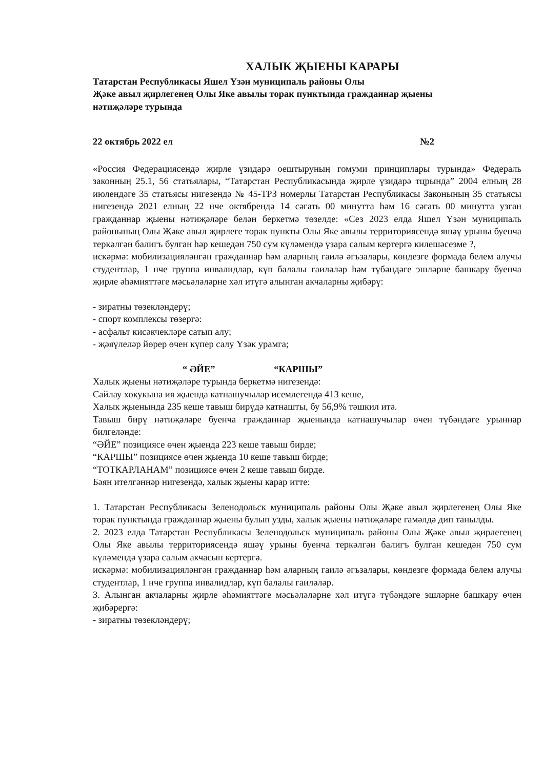ХАЛЫК ҖЫЕНЫ КАРАРЫ
Татарстан Республикасы Яшел Үзән муниципаль районы Олы
Җәке авыл җирлегенең Олы Яке авылы торак пунктында гражданнар җыены
нәтиҗәләре турында
22 октябрь 2022 ел №2
«Россия Федерациясендә җирле үзидарә оештыруның гомуми принциплары турында» Федераль законның 25.1, 56 статьялары, “Татарстан Республикасында җирле үзидарә тцрында” 2004 елның 28 июлендәге 35 статьясы нигезендә № 45-ТРЗ номерлы Татарстан Республикасы Законының 35 статьясы нигезендә 2021 елның 22 нче октябрендә 14 сәгать 00 минутта һәм 16 сәгать 00 минутта узган гражданнар җыены нәтиҗәләре белән беркетмә төзелде: «Сез 2023 елда Яшел Үзән муниципаль районының Олы Җәке авыл җирлеге торак пункты Олы Яке авылы территориясендә яшәү урыны буенча теркәлгән балигъ булган һәр кешедән 750 сум күләмендә үзара салым кертергә килешәсезме ?,
искәрмә: мобилизацияләнгән гражданнар һәм аларның гаилә әгъзалары, көндезге формада белем алучы студентлар, 1 нче группа инвалидлар, күп балалы гаиләләр һәм түбәндәге эшләрне башкару буенча җирле әһәмияттәге мәсьәләләрне хәл итүгә алынган акчаларны җибәрү:
- зиратны төзекләндерү;
- спорт комплексы төзергә:
- асфальт кисәкчекләре сатып алу;
- җәяүлеләр йөрер өчен күпер салу Үзәк урамга;
“ ӘЙЕ” “КАРШЫ”
Халык җыены нәтиҗәләре турында беркетмә нигезендә:
Сайлау хокукына ия җыенда катнашучылар исемлегендә 413 кеше,
Халык җыенында 235 кеше тавыш бирүдә катнашты, бу 56,9% тәшкил итә.
Тавыш бирү нәтиҗәләре буенча гражданнар җыенында катнашучылар өчен түбәндәге урыннар билгеләнде:
“ӘЙЕ” позициясе өчен җыенда 223 кеше тавыш бирде;
“КАРШЫ” позициясе өчен җыенда 10 кеше тавыш бирде;
“ТОТКАРЛАНАМ” позициясе өчен 2 кеше тавыш бирде.
Бәян ителгәннәр нигезендә, халык җыены карар итте:
1. Татарстан Республикасы Зеленодольск муниципаль районы Олы Җәке авыл җирлегенең Олы Яке торак пунктында гражданнар җыены булып узды, халык җыены нәтиҗәләре гамәлдә дип танылды.
2. 2023 елда Татарстан Республикасы Зеленодольск муниципаль районы Олы Җәке авыл җирлегенең Олы Яке авылы территориясендә яшәү урыны буенча теркәлгән балигъ булган кешедән 750 сум күләмендә үзара салым акчасын кертергә.
искәрмә: мобилизацияләнгән гражданнар һәм аларның гаилә әгъзалары, көндезге формада белем алучы студентлар, 1 нче группа инвалидлар, күп балалы гаиләләр.
3. Алынган акчаларны җирле әһәмияттәге мәсьәләләрне хәл итүгә түбәндәге эшләрне башкару өчен җибәрергә:
- зиратны төзекләндерү;